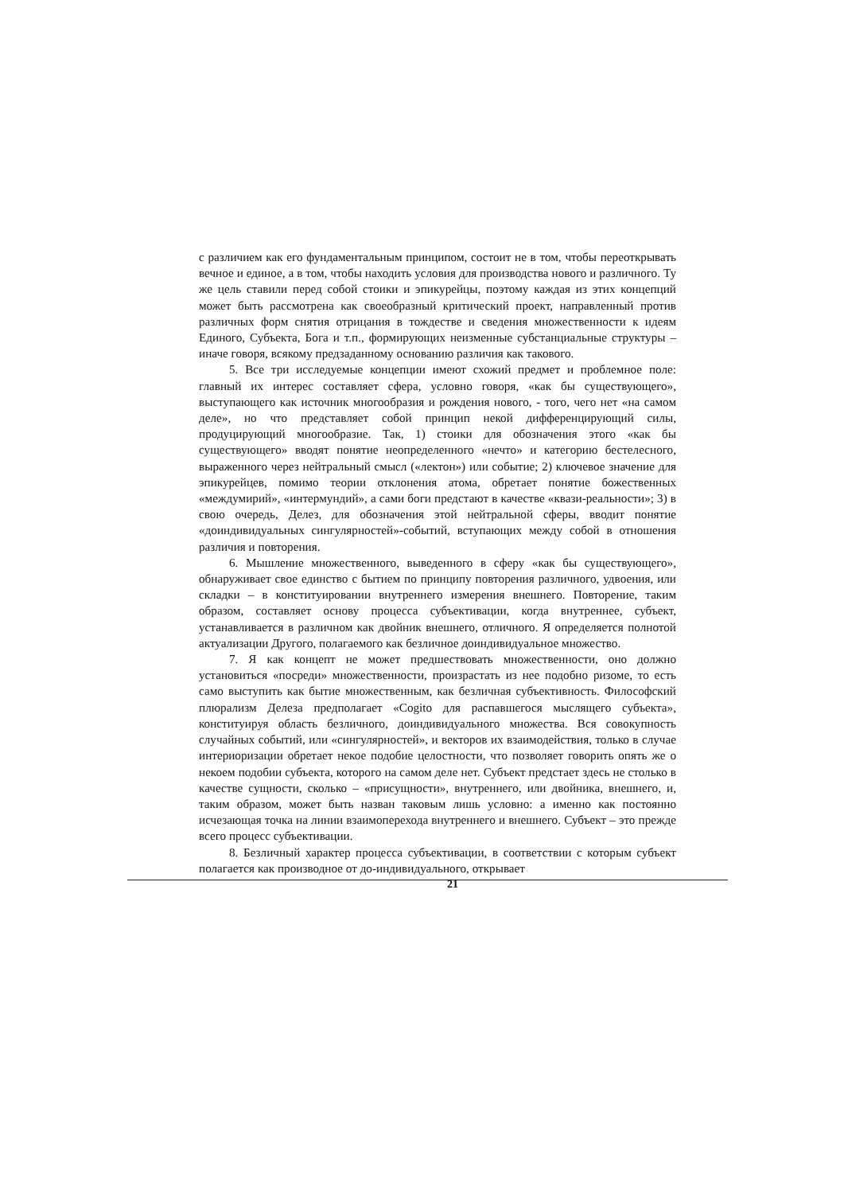с различием как его фундаментальным принципом, состоит не в том, чтобы переоткрывать вечное и единое, а в том, чтобы находить условия для производства нового и различного. Ту же цель ставили перед собой стоики и эпикурейцы, поэтому каждая из этих концепций может быть рассмотрена как своеобразный критический проект, направленный против различных форм снятия отрицания в тождестве и сведения множественности к идеям Единого, Субъекта, Бога и т.п., формирующих неизменные субстанциальные структуры – иначе говоря, всякому предзаданному основанию различия как такового.
5. Все три исследуемые концепции имеют схожий предмет и проблемное поле: главный их интерес составляет сфера, условно говоря, «как бы существующего», выступающего как источник многообразия и рождения нового, - того, чего нет «на самом деле», но что представляет собой принцип некой дифференцирующий силы, продуцирующий многообразие. Так, 1) стоики для обозначения этого «как бы существующего» вводят понятие неопределенного «нечто» и категорию бестелесного, выраженного через нейтральный смысл («лектон») или событие; 2) ключевое значение для эпикурейцев, помимо теории отклонения атома, обретает понятие божественных «междумирий», «интермундий», а сами боги предстают в качестве «квази-реальности»; 3) в свою очередь, Делез, для обозначения этой нейтральной сферы, вводит понятие «доиндивидуальных сингулярностей»-событий, вступающих между собой в отношения различия и повторения.
6. Мышление множественного, выведенного в сферу «как бы существующего», обнаруживает свое единство с бытием по принципу повторения различного, удвоения, или складки – в конституировании внутреннего измерения внешнего. Повторение, таким образом, составляет основу процесса субъективации, когда внутреннее, субъект, устанавливается в различном как двойник внешнего, отличного. Я определяется полнотой актуализации Другого, полагаемого как безличное доиндивидуальное множество.
7. Я как концепт не может предшествовать множественности, оно должно установиться «посреди» множественности, произрастать из нее подобно ризоме, то есть само выступить как бытие множественным, как безличная субъективность. Философский плюрализм Делеза предполагает «Cogito для распавшегося мыслящего субъекта», конституируя область безличного, доиндивидуального множества. Вся совокупность случайных событий, или «сингулярностей», и векторов их взаимодействия, только в случае интериоризации обретает некое подобие целостности, что позволяет говорить опять же о некоем подобии субъекта, которого на самом деле нет. Субъект предстает здесь не столько в качестве сущности, сколько – «присущности», внутреннего, или двойника, внешнего, и, таким образом, может быть назван таковым лишь условно: а именно как постоянно исчезающая точка на линии взаимоперехода внутреннего и внешнего. Субъект – это прежде всего процесс субъективации.
8. Безличный характер процесса субъективации, в соответствии с которым субъект полагается как производное от до-индивидуального, открывает
21